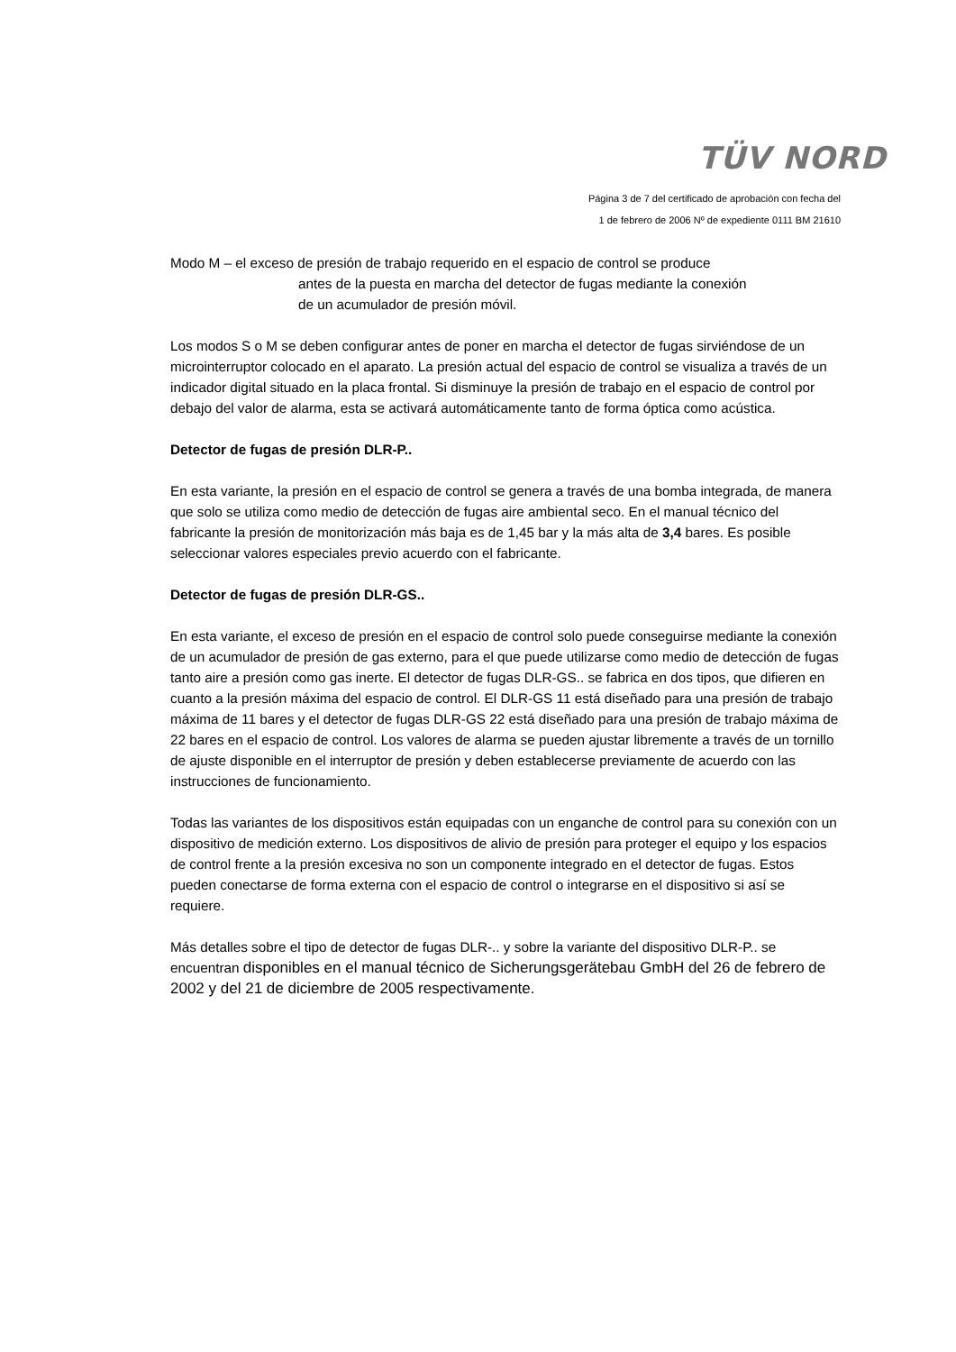TÜV NORD
Página 3 de 7 del certificado de aprobación con fecha del
1 de febrero de 2006 Nº de expediente 0111 BM 21610
Modo M – el exceso de presión de trabajo requerido en el espacio de control se produce
antes de la puesta en marcha del detector de fugas mediante la conexión
de un acumulador de presión móvil.
Los modos S o M se deben configurar antes de poner en marcha el detector de fugas sirviéndose de un microinterruptor colocado en el aparato. La presión actual del espacio de control se visualiza a través de un indicador digital situado en la placa frontal. Si disminuye la presión de trabajo en el espacio de control por debajo del valor de alarma, esta se activará automáticamente tanto de forma óptica como acústica.
Detector de fugas de presión DLR-P..
En esta variante, la presión en el espacio de control se genera a través de una bomba integrada, de manera que solo se utiliza como medio de detección de fugas aire ambiental seco. En el manual técnico del fabricante la presión de monitorización más baja es de 1,45 bar y la más alta de 3,4 bares. Es posible seleccionar valores especiales previo acuerdo con el fabricante.
Detector de fugas de presión DLR-GS..
En esta variante, el exceso de presión en el espacio de control solo puede conseguirse mediante la conexión de un acumulador de presión de gas externo, para el que puede utilizarse como medio de detección de fugas tanto aire a presión como gas inerte. El detector de fugas DLR-GS.. se fabrica en dos tipos, que difieren en cuanto a la presión máxima del espacio de control. El DLR-GS 11 está diseñado para una presión de trabajo máxima de 11 bares y el detector de fugas DLR-GS 22 está diseñado para una presión de trabajo máxima de 22 bares en el espacio de control. Los valores de alarma se pueden ajustar libremente a través de un tornillo de ajuste disponible en el interruptor de presión y deben establecerse previamente de acuerdo con las instrucciones de funcionamiento.
Todas las variantes de los dispositivos están equipadas con un enganche de control para su conexión con un dispositivo de medición externo. Los dispositivos de alivio de presión para proteger el equipo y los espacios de control frente a la presión excesiva no son un componente integrado en el detector de fugas. Estos pueden conectarse de forma externa con el espacio de control o integrarse en el dispositivo si así se requiere.
Más detalles sobre el tipo de detector de fugas DLR-.. y sobre la variante del dispositivo DLR-P.. se encuentran disponibles en el manual técnico de Sicherungsgerätebau GmbH del 26 de febrero de 2002 y del 21 de diciembre de 2005 respectivamente.